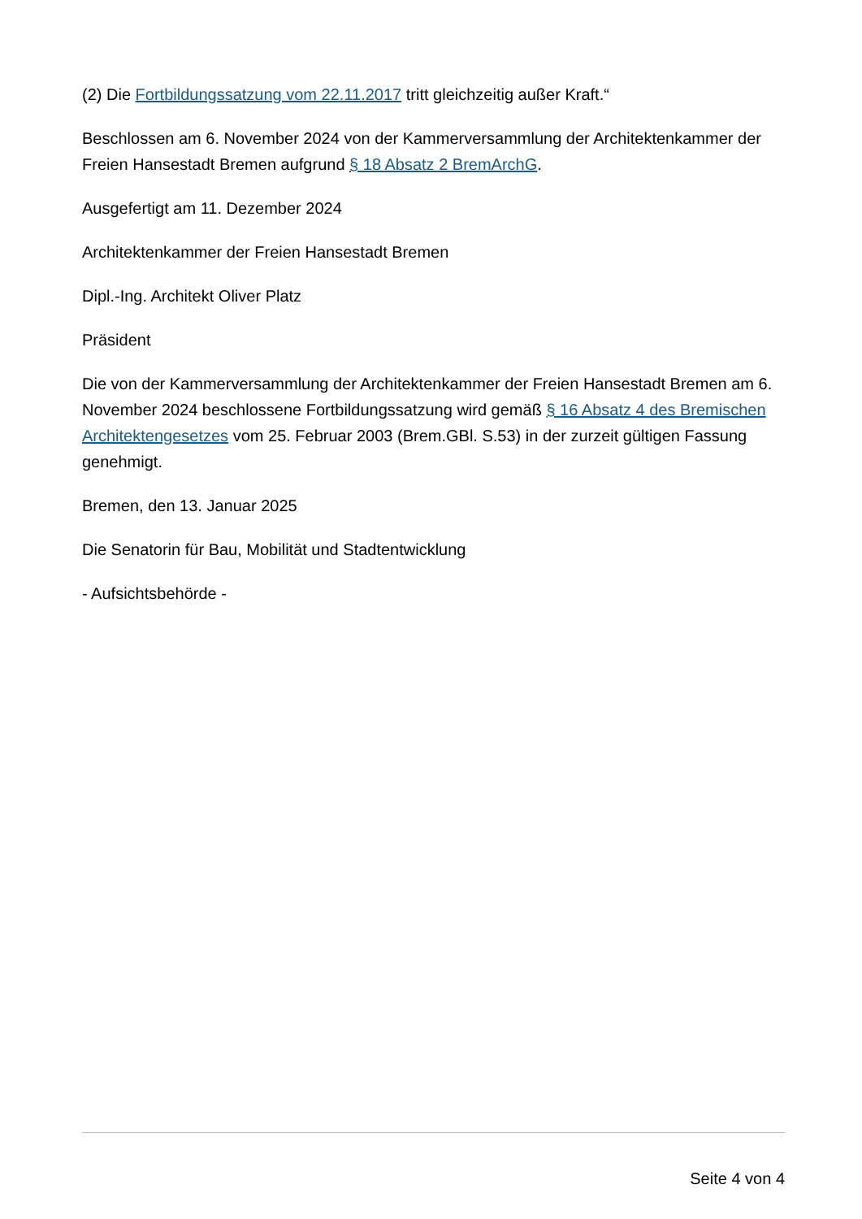(2) Die Fortbildungssatzung vom 22.11.2017 tritt gleichzeitig außer Kraft.“
Beschlossen am 6. November 2024 von der Kammerversammlung der Architektenkammer der Freien Hansestadt Bremen aufgrund § 18 Absatz 2 BremArchG.
Ausgefertigt am 11. Dezember 2024
Architektenkammer der Freien Hansestadt Bremen
Dipl.-Ing. Architekt Oliver Platz
Präsident
Die von der Kammerversammlung der Architektenkammer der Freien Hansestadt Bremen am 6. November 2024 beschlossene Fortbildungssatzung wird gemäß § 16 Absatz 4 des Bremischen Architektengesetzes vom 25. Februar 2003 (Brem.GBl. S.53) in der zurzeit gültigen Fassung genehmigt.
Bremen, den 13. Januar 2025
Die Senatorin für Bau, Mobilität und Stadtentwicklung
- Aufsichtsbehörde -
Seite 4 von 4